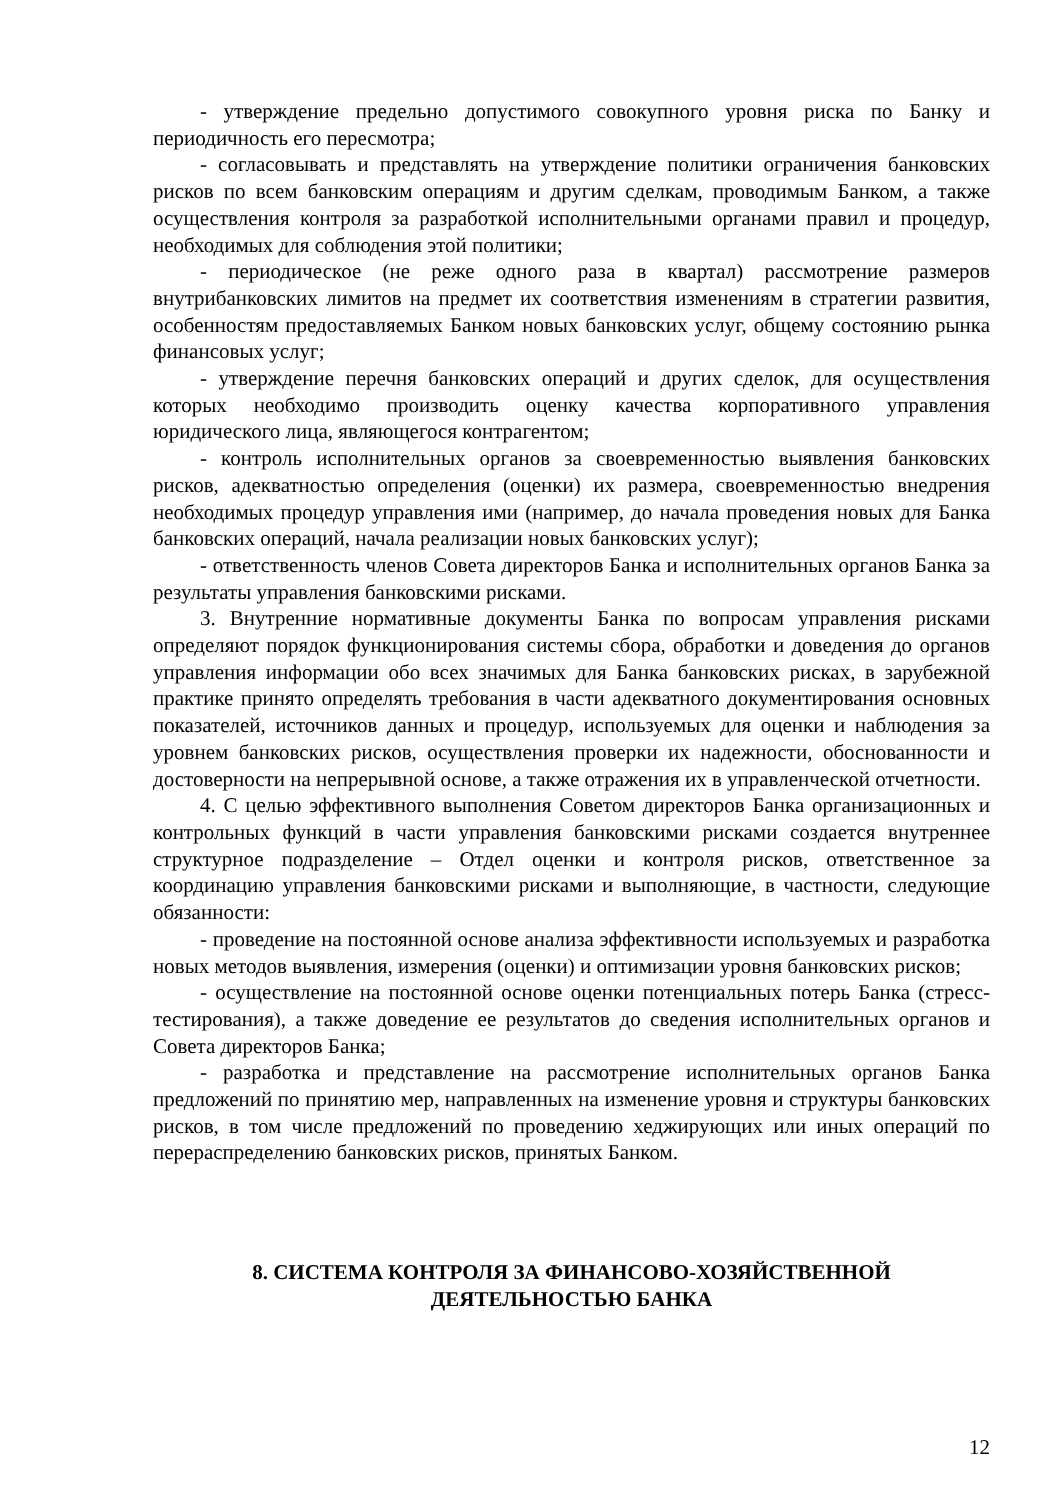- утверждение предельно допустимого совокупного уровня риска по Банку и периодичность его пересмотра;
- согласовывать и представлять на утверждение политики ограничения банковских рисков по всем банковским операциям и другим сделкам, проводимым Банком, а также осуществления контроля за разработкой исполнительными органами правил и процедур, необходимых для соблюдения этой политики;
- периодическое (не реже одного раза в квартал) рассмотрение размеров внутрибанковских лимитов на предмет их соответствия изменениям в стратегии развития, особенностям предоставляемых Банком новых банковских услуг, общему состоянию рынка финансовых услуг;
- утверждение перечня банковских операций и других сделок, для осуществления которых необходимо производить оценку качества корпоративного управления юридического лица, являющегося контрагентом;
- контроль исполнительных органов за своевременностью выявления банковских рисков, адекватностью определения (оценки) их размера, своевременностью внедрения необходимых процедур управления ими (например, до начала проведения новых для Банка банковских операций, начала реализации новых банковских услуг);
- ответственность членов Совета директоров Банка и исполнительных органов Банка за результаты управления банковскими рисками.
3. Внутренние нормативные документы Банка по вопросам управления рисками определяют порядок функционирования системы сбора, обработки и доведения до органов управления информации обо всех значимых для Банка банковских рисках, в зарубежной практике принято определять требования в части адекватного документирования основных показателей, источников данных и процедур, используемых для оценки и наблюдения за уровнем банковских рисков, осуществления проверки их надежности, обоснованности и достоверности на непрерывной основе, а также отражения их в управленческой отчетности.
4. С целью эффективного выполнения Советом директоров Банка организационных и контрольных функций в части управления банковскими рисками создается внутреннее структурное подразделение – Отдел оценки и контроля рисков, ответственное за координацию управления банковскими рисками и выполняющие, в частности, следующие обязанности:
- проведение на постоянной основе анализа эффективности используемых и разработка новых методов выявления, измерения (оценки) и оптимизации уровня банковских рисков;
- осуществление на постоянной основе оценки потенциальных потерь Банка (стресс-тестирования), а также доведение ее результатов до сведения исполнительных органов и Совета директоров Банка;
- разработка и представление на рассмотрение исполнительных органов Банка предложений по принятию мер, направленных на изменение уровня и структуры банковских рисков, в том числе предложений по проведению хеджирующих или иных операций по перераспределению банковских рисков, принятых Банком.
8. СИСТЕМА КОНТРОЛЯ ЗА ФИНАНСОВО-ХОЗЯЙСТВЕННОЙ
ДЕЯТЕЛЬНОСТЬЮ БАНКА
12